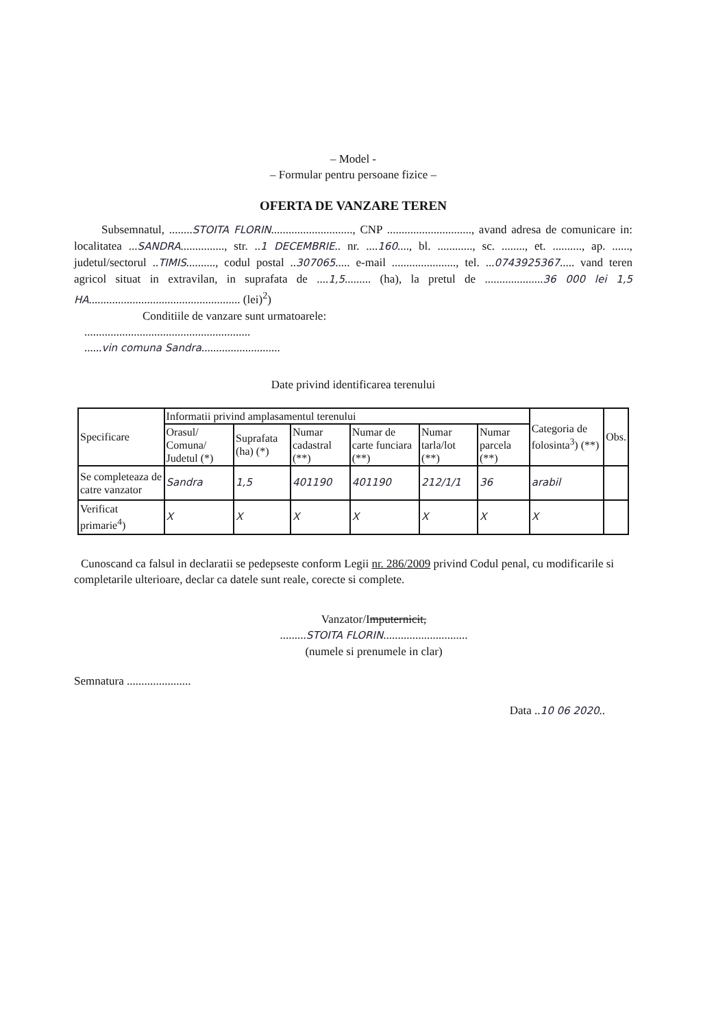– Model -
– Formular pentru persoane fizice –
OFERTA DE VANZARE TEREN
Subsemnatul, ........STOITA FLORIN............................, CNP ............................., avand adresa de comunicare in: localitatea ...SANDRA..............., str. ..1 DECEMBRIE.. nr. ....160...., bl. ............, sc. ........, et. .........., ap. ......, judetul/sectorul ..TIMIS.........., codul postal ..307065..... e-mail ......................, tel. ...0743925367..... vand teren agricol situat in extravilan, in suprafata de ....1,5......... (ha), la pretul de ....................36 000 lei 1,5 HA.................................................... (lei)<sup>2</sup>)
Conditiile de vanzare sunt urmatoarele:
.........................................................
......vin comuna Sandra...........................
Date privind identificarea terenului
| Specificare | Informatii privind amplasamentul terenului | | | | | | Categoria de folosinta<sup>3</sup>) (**) | Obs. |
| --- | --- | --- | --- | --- | --- | --- | --- | --- |
| | Orasul/ Comuna/ Judetul (*) | Suprafata (ha) (*) | Numar cadastral (**) | Numar de carte funciara (**) | Numar tarla/lot (**) | Numar parcela (**) | | |
| Se completeaza de catre vanzator | Sandra | 1,5 | 401190 | 401190 | 212/1/1 | 36 | arabil | |
| Verificat primarie<sup>4</sup>) | X | X | X | X | X | X | X | |
Cunoscand ca falsul in declaratii se pedepseste conform Legii nr. 286/2009 privind Codul penal, cu modificarile si completarile ulterioare, declar ca datele sunt reale, corecte si complete.
Vanzator/Imputernicit,
.........STOITA FLORIN.............................
(numele si prenumele in clar)
Semnatura ......................
Data ..10 06 2020..